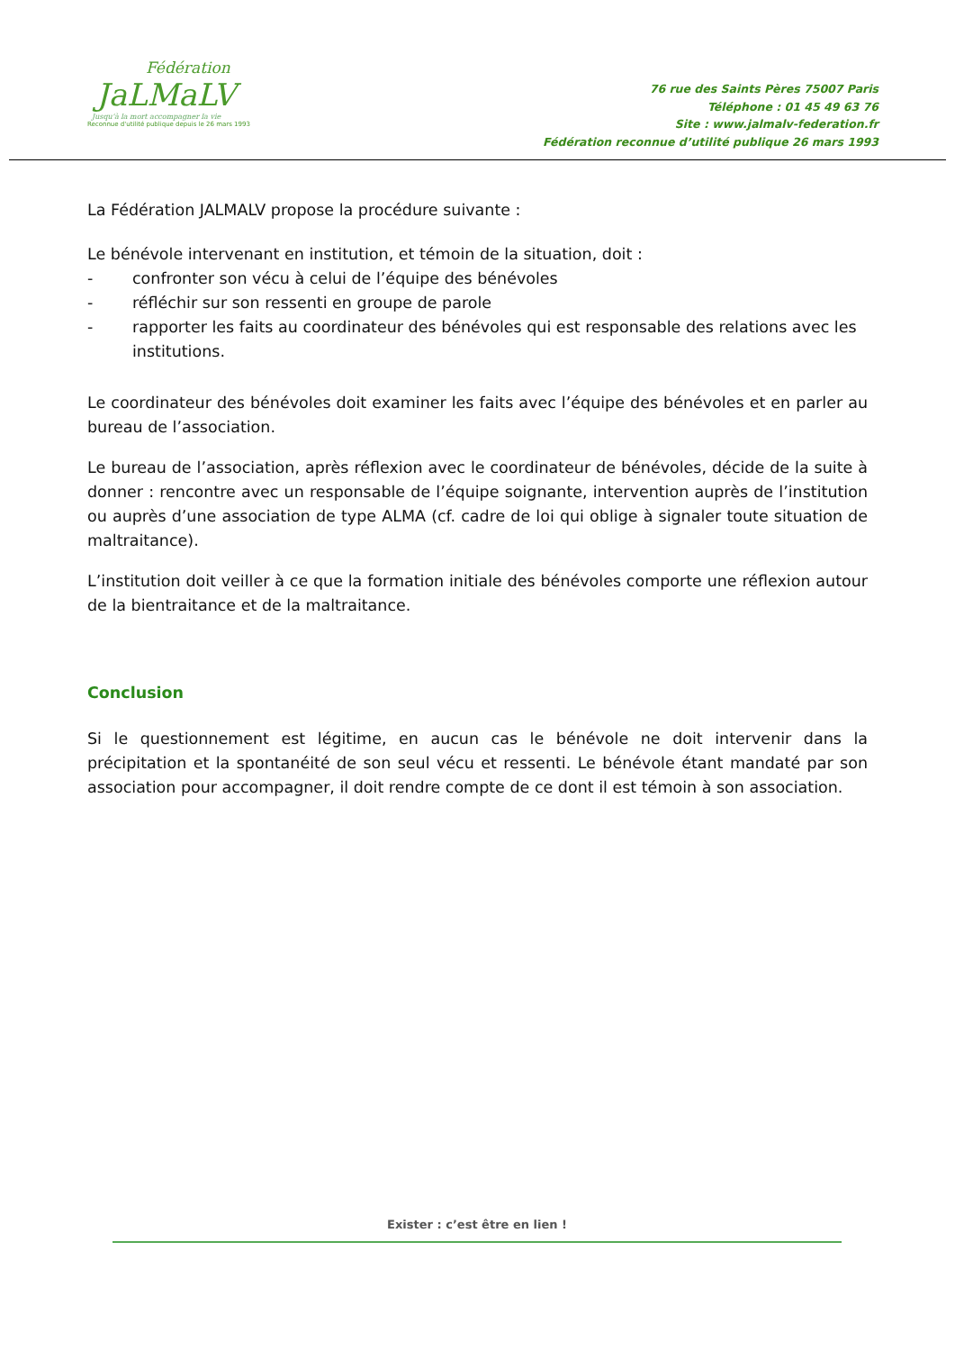Fédération
JaLMaLV
Jusqu'à la mort accompagner la vie
Reconnue d'utilité publique depuis le 26 mars 1993
76 rue des Saints Pères 75007 Paris
Téléphone : 01 45 49 63 76
Site : www.jalmalv-federation.fr
Fédération reconnue d’utilité publique 26 mars 1993
La Fédération JALMALV propose la procédure suivante :
Le bénévole intervenant en institution, et témoin de la situation, doit :
- confronter son vécu à celui de l’équipe des bénévoles
- réfléchir sur son ressenti en groupe de parole
- rapporter les faits au coordinateur des bénévoles qui est responsable des relations avec les institutions.
Le coordinateur des bénévoles doit examiner les faits avec l’équipe des bénévoles et en parler au bureau de l’association.
Le bureau de l’association, après réflexion avec le coordinateur de bénévoles, décide de la suite à donner : rencontre avec un responsable de l’équipe soignante, intervention auprès de l’institution ou auprès d’une association de type ALMA (cf. cadre de loi qui oblige à signaler toute situation de maltraitance).
L’institution doit veiller à ce que la formation initiale des bénévoles comporte une réflexion autour de la bientraitance et de la maltraitance.
Conclusion
Si le questionnement est légitime, en aucun cas le bénévole ne doit intervenir dans la précipitation et la spontanéité de son seul vécu et ressenti. Le bénévole étant mandaté par son association pour accompagner, il doit rendre compte de ce dont il est témoin à son association.
Exister : c’est être en lien !